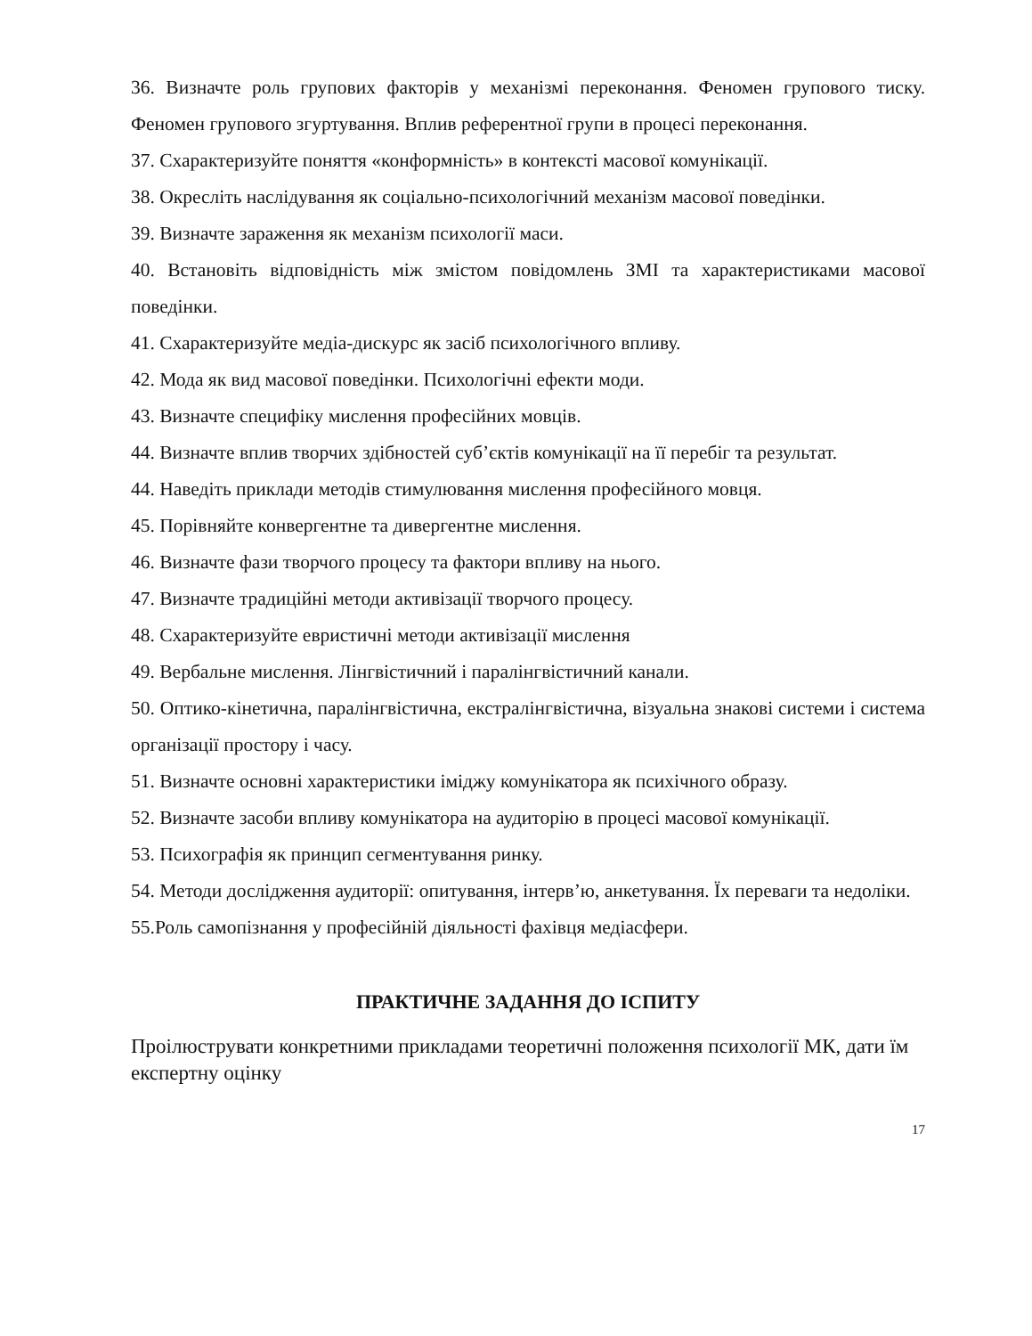36. Визначте роль групових факторів у механізмі переконання. Феномен групового тиску. Феномен групового згуртування. Вплив референтної групи в процесі переконання.
37. Схарактеризуйте поняття «конформність» в контексті масової комунікації.
38. Окресліть наслідування як соціально-психологічний механізм масової поведінки.
39. Визначте зараження як механізм психології маси.
40. Встановіть відповідність між змістом повідомлень ЗМІ та характеристиками масової поведінки.
41. Схарактеризуйте медіа-дискурс як засіб психологічного впливу.
42. Мода як вид масової поведінки. Психологічні ефекти моди.
43. Визначте специфіку мислення професійних мовців.
44. Визначте вплив творчих здібностей суб’єктів комунікації на її перебіг та результат.
44. Наведіть приклади методів стимулювання мислення професійного мовця.
45. Порівняйте конвергентне та дивергентне мислення.
46. Визначте фази творчого процесу та фактори впливу на нього.
47. Визначте традиційні методи активізації творчого процесу.
48. Схарактеризуйте евристичні методи активізації мислення
49. Вербальне мислення. Лінгвістичний і паралінгвістичний канали.
50. Оптико-кінетична, паралінгвістична, екстралінгвістична, візуальна знакові системи і система організації простору і часу.
51. Визначте основні характеристики іміджу комунікатора як психічного образу.
52. Визначте засоби впливу комунікатора на аудиторію в процесі масової комунікації.
53. Психографія як принцип сегментування ринку.
54. Методи дослідження аудиторії: опитування, інтерв’ю, анкетування. Їх переваги та недоліки.
55.Роль самопізнання у професійній діяльності фахівця медіасфери.
ПРАКТИЧНЕ ЗАДАННЯ ДО ІСПИТУ
Проілюструвати конкретними прикладами теоретичні положення психології МК, дати їм експертну оцінку
17